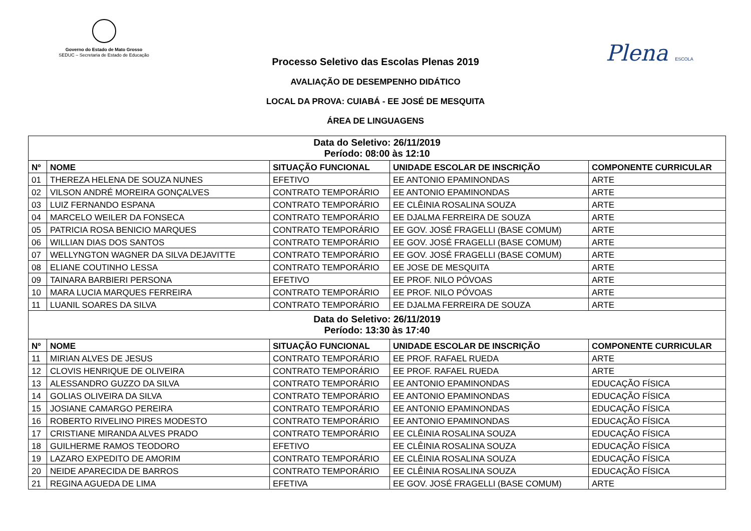Governo do Estado de Mato Grosso
SEDUC – Secretaria de Estado de Educação
Plena ESCOLA
Processo Seletivo das Escolas Plenas 2019
AVALIAÇÃO DE DESEMPENHO DIDÁTICO
LOCAL DA PROVA: CUIABÁ - EE JOSÉ DE MESQUITA
ÁREA DE LINGUAGENS
| Data do Seletivo: 26/11/2019 Período: 08:00 às 12:10 | | | | |
| Nº | NOME | SITUAÇÃO FUNCIONAL | UNIDADE ESCOLAR DE INSCRIÇÃO | COMPONENTE CURRICULAR |
| 01 | THEREZA HELENA DE SOUZA NUNES | EFETIVO | EE ANTONIO EPAMINONDAS | ARTE |
| 02 | VILSON ANDRÉ MOREIRA GONÇALVES | CONTRATO TEMPORÁRIO | EE ANTONIO EPAMINONDAS | ARTE |
| 03 | LUIZ FERNANDO ESPANA | CONTRATO TEMPORÁRIO | EE CLÊINIA ROSALINA SOUZA | ARTE |
| 04 | MARCELO WEILER DA FONSECA | CONTRATO TEMPORÁRIO | EE DJALMA FERREIRA DE SOUZA | ARTE |
| 05 | PATRICIA ROSA BENICIO MARQUES | CONTRATO TEMPORÁRIO | EE GOV. JOSÉ FRAGELLI (BASE COMUM) | ARTE |
| 06 | WILLIAN DIAS DOS SANTOS | CONTRATO TEMPORÁRIO | EE GOV. JOSÉ FRAGELLI (BASE COMUM) | ARTE |
| 07 | WELLYNGTON WAGNER DA SILVA DEJAVITTE | CONTRATO TEMPORÁRIO | EE GOV. JOSÉ FRAGELLI (BASE COMUM) | ARTE |
| 08 | ELIANE COUTINHO LESSA | CONTRATO TEMPORÁRIO | EE JOSE DE MESQUITA | ARTE |
| 09 | TAINARA BARBIERI PERSONA | EFETIVO | EE PROF. NILO PÓVOAS | ARTE |
| 10 | MARA LUCIA MARQUES FERREIRA | CONTRATO TEMPORÁRIO | EE PROF. NILO PÓVOAS | ARTE |
| 11 | LUANIL SOARES DA SILVA | CONTRATO TEMPORÁRIO | EE DJALMA FERREIRA DE SOUZA | ARTE |
| Data do Seletivo: 26/11/2019 Período: 13:30 às 17:40 | | | | |
| Nº | NOME | SITUAÇÃO FUNCIONAL | UNIDADE ESCOLAR DE INSCRIÇÃO | COMPONENTE CURRICULAR |
| 11 | MIRIAN ALVES DE JESUS | CONTRATO TEMPORÁRIO | EE PROF. RAFAEL RUEDA | ARTE |
| 12 | CLOVIS HENRIQUE DE OLIVEIRA | CONTRATO TEMPORÁRIO | EE PROF. RAFAEL RUEDA | ARTE |
| 13 | ALESSANDRO GUZZO DA SILVA | CONTRATO TEMPORÁRIO | EE ANTONIO EPAMINONDAS | EDUCAÇÃO FÍSICA |
| 14 | GOLIAS OLIVEIRA DA SILVA | CONTRATO TEMPORÁRIO | EE ANTONIO EPAMINONDAS | EDUCAÇÃO FÍSICA |
| 15 | JOSIANE CAMARGO PEREIRA | CONTRATO TEMPORÁRIO | EE ANTONIO EPAMINONDAS | EDUCAÇÃO FÍSICA |
| 16 | ROBERTO RIVELINO PIRES MODESTO | CONTRATO TEMPORÁRIO | EE ANTONIO EPAMINONDAS | EDUCAÇÃO FÍSICA |
| 17 | CRISTIANE MIRANDA ALVES PRADO | CONTRATO TEMPORÁRIO | EE CLÊINIA ROSALINA SOUZA | EDUCAÇÃO FÍSICA |
| 18 | GUILHERME RAMOS TEODORO | EFETIVO | EE CLÊINIA ROSALINA SOUZA | EDUCAÇÃO FÍSICA |
| 19 | LAZARO EXPEDITO DE AMORIM | CONTRATO TEMPORÁRIO | EE CLÊINIA ROSALINA SOUZA | EDUCAÇÃO FÍSICA |
| 20 | NEIDE APARECIDA DE BARROS | CONTRATO TEMPORÁRIO | EE CLÊINIA ROSALINA SOUZA | EDUCAÇÃO FÍSICA |
| 21 | REGINA AGUEDA DE LIMA | EFETIVA | EE GOV. JOSÉ FRAGELLI (BASE COMUM) | ARTE |